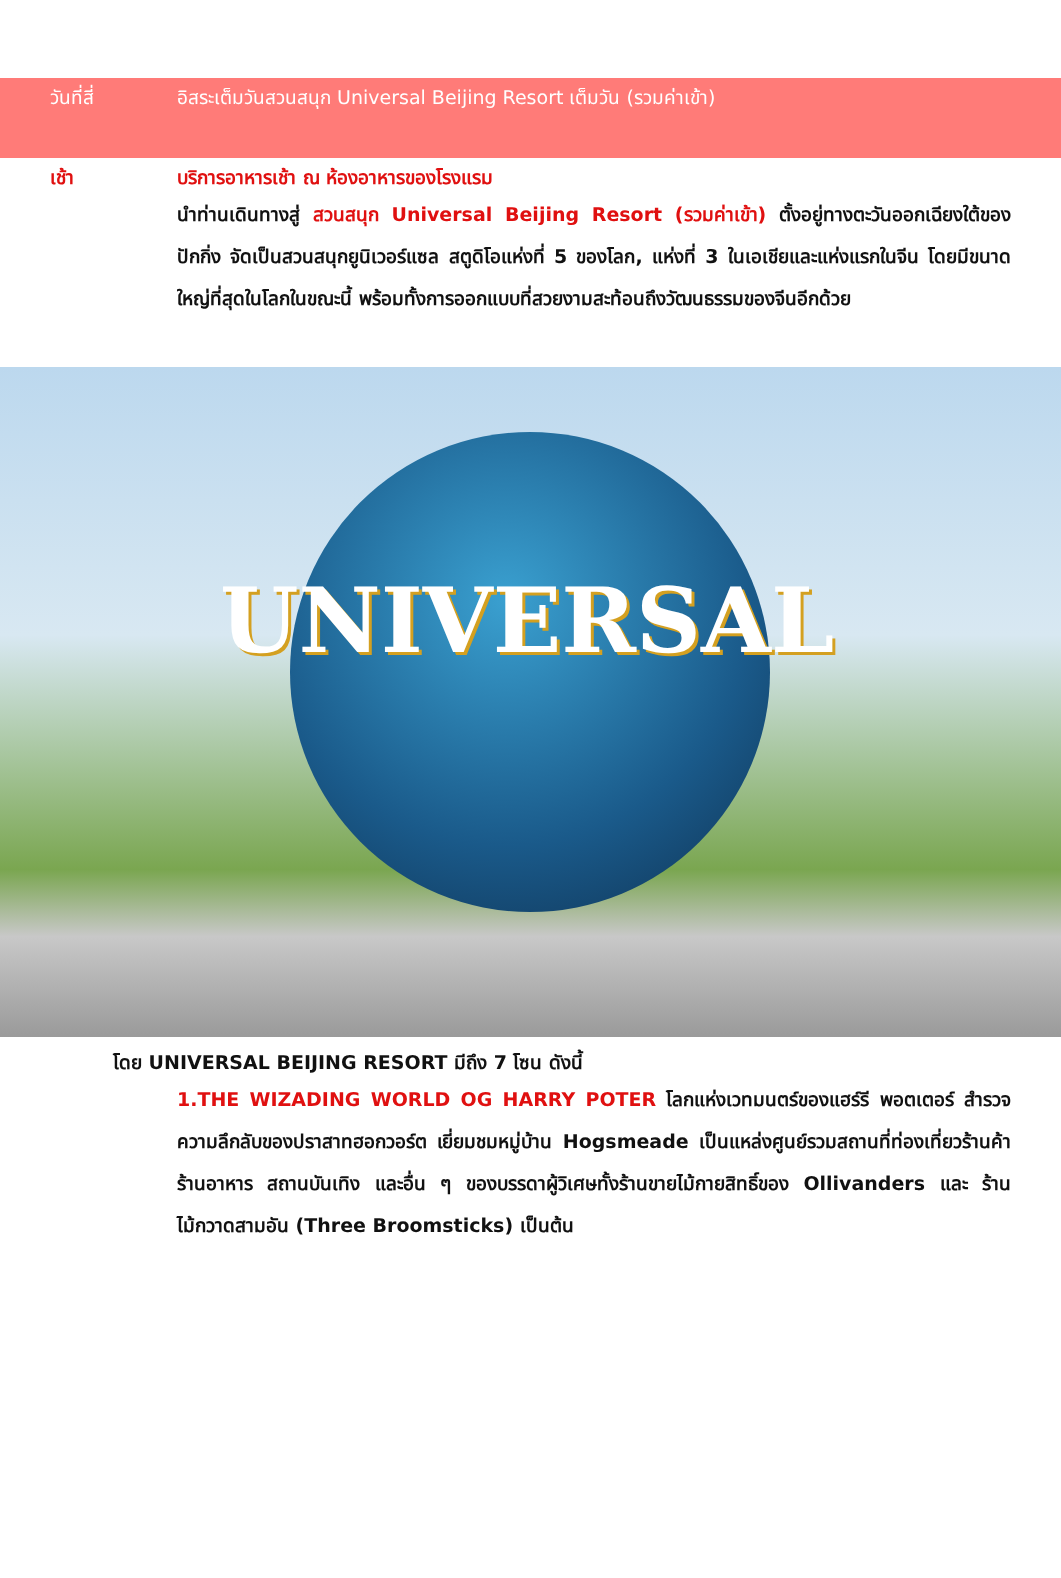วันที่สี่ อิสระเต็มวันสวนสนุก Universal Beijing Resort เต็มวัน (รวมค่าเข้า)
เช้า บริการอาหารเช้า ณ ห้องอาหารของโรงแรม
นำท่านเดินทางสู่ สวนสนุก Universal Beijing Resort (รวมค่าเข้า) ตั้งอยู่ทางตะวันออกเฉียงใต้ของปักกิ่ง จัดเป็นสวนสนุกยูนิเวอร์แซล สตูดิโอแห่งที่ 5 ของโลก, แห่งที่ 3 ในเอเชียและแห่งแรกในจีน โดยมีขนาดใหญ่ที่สุดในโลกในขณะนี้ พร้อมทั้งการออกแบบที่สวยงามสะท้อนถึงวัฒนธรรมของจีนอีกด้วย
UNIVERSAL
โดย UNIVERSAL BEIJING RESORT มีถึง 7 โซน ดังนี้
1.THE WIZADING WORLD OG HARRY POTER โลกแห่งเวทมนตร์ของแฮร์รี พอตเตอร์ สำรวจความลึกลับของปราสาทฮอกวอร์ต เยี่ยมชมหมู่บ้าน Hogsmeade เป็นแหล่งศูนย์รวมสถานที่ท่องเที่ยวร้านค้า ร้านอาหาร สถานบันเทิง และอื่น ๆ ของบรรดาผู้วิเศษทั้งร้านขายไม้กายสิทธิ์ของ Ollivanders และ ร้านไม้กวาดสามอัน (Three Broomsticks) เป็นต้น